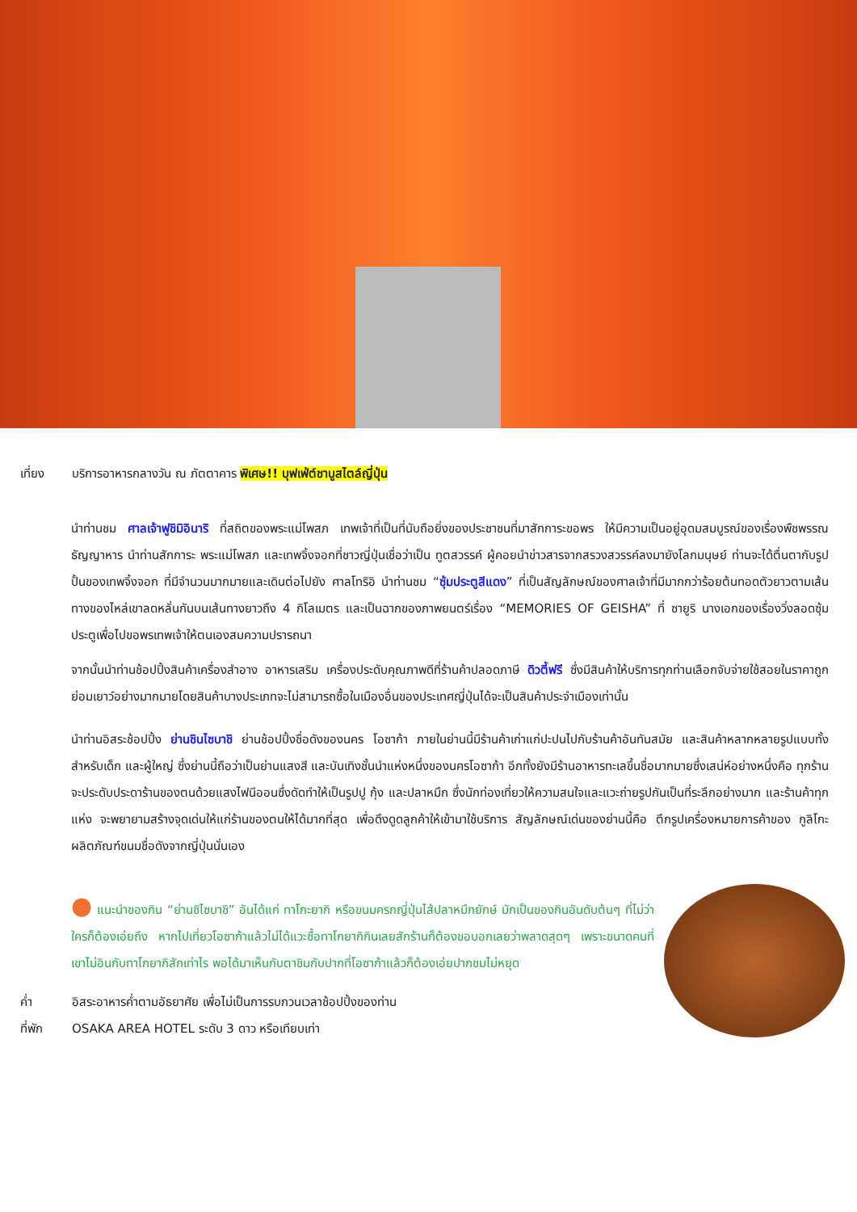เที่ยง บริการอาหารกลางวัน ณ ภัตตาคาร พิเศษ!! บุฟเฟ่ต์ชาบูสไตล์ญี่ปุ่น
นำท่านชม ศาลเจ้าฟูชิมิอินาริ ที่สถิตของพระแม่โพสภ เทพเจ้าที่เป็นที่นับถือยิ่งของประชาชนที่มาสักการะขอพร ให้มีความเป็นอยู่อุดมสมบูรณ์ของเรื่องพืชพรรณธัญญาหาร นำท่านสักการะ พระแม่โพสภ และเทพจิ้งจอกที่ชาวญี่ปุ่นเชื่อว่าเป็น ทูตสวรรค์ ผู้คอยนำข่าวสารจากสรวงสวรรค์ลงมายังโลกมนุษย์ ท่านจะได้ตื่นตากับรูปปั้นของเทพจิ้งจอก ที่มีจำนวนมากมายและเดินต่อไปยัง ศาลโทริอิ นำท่านชม “ซุ้มประตูสีแดง” ที่เป็นสัญลักษณ์ของศาลเจ้าที่มีมากกว่าร้อยต้นทอดตัวยาวตามเส้นทางของไหล่เขาลดหลั่นกันบนเส้นทางยาวถึง 4 กิโลเมตร และเป็นฉากของภาพยนตร์เรื่อง “MEMORIES OF GEISHA” ที่ ซายูริ นางเอกของเรื่องวิ่งลอดซุ้มประตูเพื่อไปขอพรเทพเจ้าให้ตนเองสมความปรารถนา
จากนั้นนำท่านช้อปปิ้งสินค้าเครื่องสำอาง อาหารเสริม เครื่องประดับคุณภาพดีที่ร้านค้าปลอดภาษี ดิวตี้ฟรี ซึ่งมีสินค้าให้บริการทุกท่านเลือกจับจ่ายใช้สอยในราคาถูกย่อมเยาว์อย่างมากมายโดยสินค้าบางประเภทจะไม่สามารถซื้อในเมืองอื่นของประเทศญี่ปุ่นได้จะเป็นสินค้าประจำเมืองเท่านั้น
นำท่านอิสระช้อปปิ้ง ย่านชินไซบาชิ ย่านช้อปปิ้งชื่อดังของนคร โอซาก้า ภายในย่านนี้มีร้านค้าเก่าแก่ปะปนไปกับร้านค้าอันทันสมัย และสินค้าหลากหลายรูปแบบทั้งสำหรับเด็ก และผู้ใหญ่ ซึ่งย่านนี้ถือว่าเป็นย่านแสงสี และบันเทิงชั้นนำแห่งหนึ่งของนครโอซาก้า อีกทั้งยังมีร้านอาหารทะเลขึ้นชื่อมากมายซึ่งเสน่ห์อย่างหนึ่งคือ ทุกร้านจะประดับประดาร้านของตนด้วยแสงไฟนีออนซึ่งดัดทำให้เป็นรูปปู กุ้ง และปลาหมึก ซึ่งนักท่องเที่ยวให้ความสนใจและแวะถ่ายรูปกันเป็นที่ระลึกอย่างมาก และร้านค้าทุกแห่ง จะพยายามสร้างจุดเด่นให้แก่ร้านของตนให้ได้มากที่สุด เพื่อดึงดูดลูกค้าให้เข้ามาใช้บริการ สัญลักษณ์เด่นของย่านนี้คือ ตึกรูปเครื่องหมายการค้าของ กูลิโกะ ผลิตภัณฑ์ขนมชื่อดังจากญี่ปุ่นนั่นเอง
● แนะนำของกิน “ย่านซิไซบาชิ” อันได้แก่ ทาโกะยากิ หรือขนมครกญี่ปุ่นไส้ปลาหมึกยักษ์ มักเป็นของกินอันดับต้นๆ ที่ไม่ว่าใครก็ต้องเอ่ยถึง หากไปเที่ยวโอซาก้าแล้วไม่ได้แวะซื้อทาโกยากิกินเลยสักร้านก็ต้องขอบอกเลยว่าพลาดสุดๆ เพราะขนาดคนที่เขาไม่อินกับทาโกยากิสักเท่าไร พอได้มาเห็นกับตาชิมกับปากที่โอซาก้าแล้วก็ต้องเอ่ยปากชมไม่หยุด
ค่ำ อิสระอาหารค่ำตามอัธยาศัย เพื่อไม่เป็นการรบกวนเวลาช้อปปิ้งของท่าน
ที่พัก OSAKA AREA HOTEL ระดับ 3 ดาว หรือเทียบเท่า